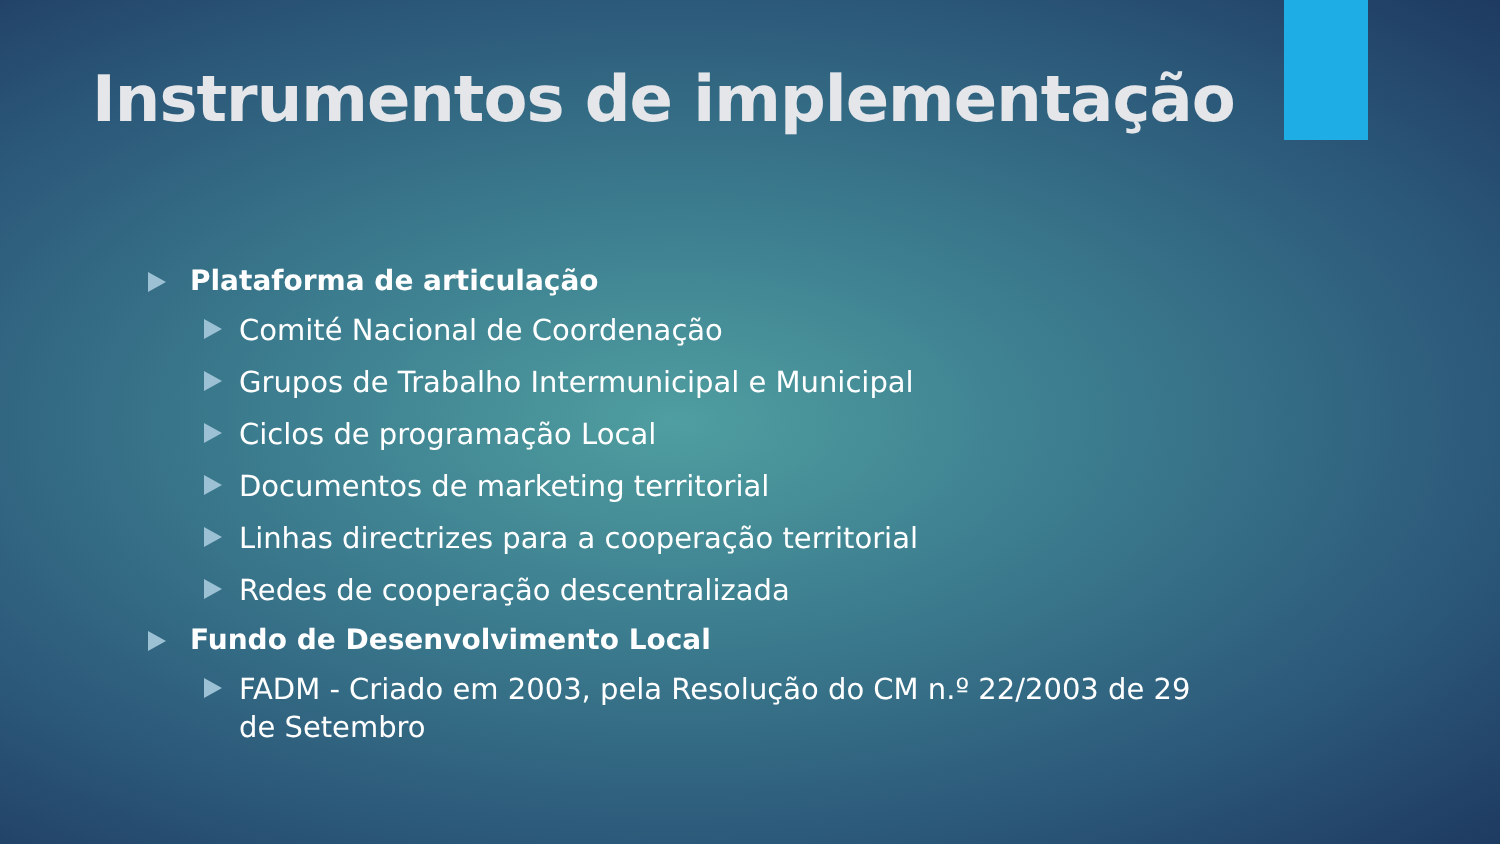Instrumentos de implementação
Plataforma de articulação
Comité Nacional de Coordenação
Grupos de Trabalho Intermunicipal e Municipal
Ciclos de programação Local
Documentos de marketing territorial
Linhas directrizes para a cooperação territorial
Redes de cooperação descentralizada
Fundo de Desenvolvimento Local
FADM - Criado em 2003, pela Resolução do CM n.º 22/2003 de 29 de Setembro